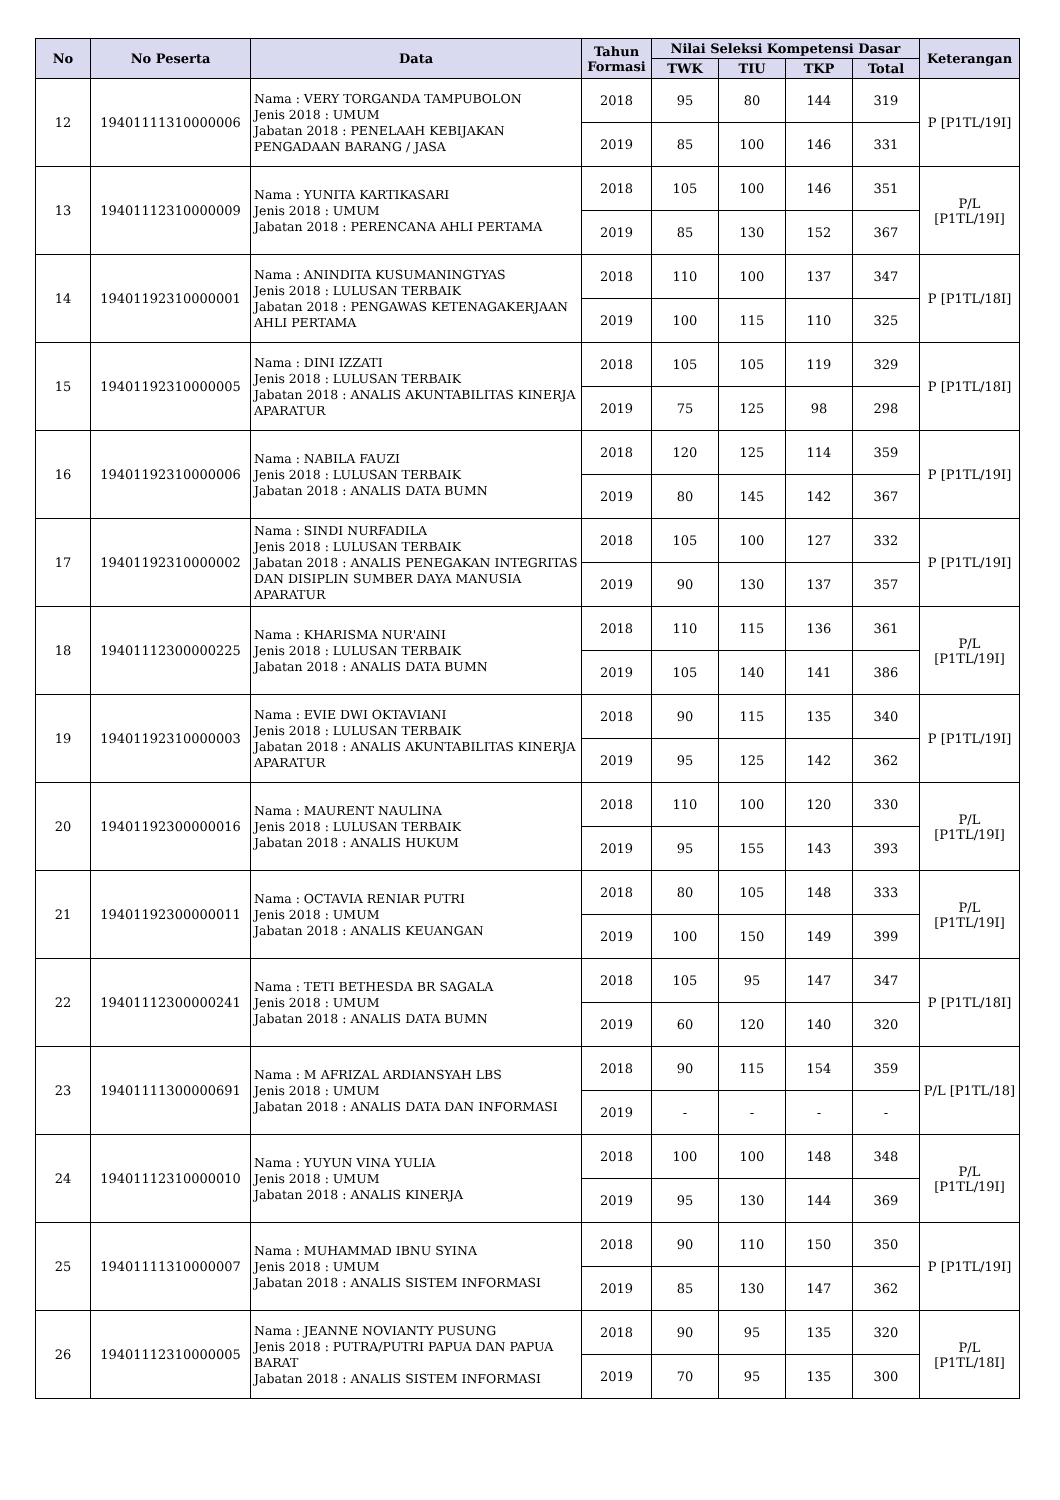| No | No Peserta | Data | Tahun Formasi | Nilai Seleksi Kompetensi Dasar | | | | Keterangan |
| --- | --- | --- | --- | --- | --- | --- | --- | --- |
| | | | | TWK | TIU | TKP | Total | |
| 12 | 19401111310000006 | Nama : VERY TORGANDA TAMPUBOLON Jenis 2018 : UMUM Jabatan 2018 : PENELAAH KEBIJAKAN PENGADAAN BARANG / JASA | 2018 | 95 | 80 | 144 | 319 | P [P1TL/19I] |
| | | | 2019 | 85 | 100 | 146 | 331 | |
| 13 | 19401112310000009 | Nama : YUNITA KARTIKASARI Jenis 2018 : UMUM Jabatan 2018 : PERENCANA AHLI PERTAMA | 2018 | 105 | 100 | 146 | 351 | P/L [P1TL/19I] |
| | | | 2019 | 85 | 130 | 152 | 367 | |
| 14 | 19401192310000001 | Nama : ANINDITA KUSUMANINGTYAS Jenis 2018 : LULUSAN TERBAIK Jabatan 2018 : PENGAWAS KETENAGAKERJAAN AHLI PERTAMA | 2018 | 110 | 100 | 137 | 347 | P [P1TL/18I] |
| | | | 2019 | 100 | 115 | 110 | 325 | |
| 15 | 19401192310000005 | Nama : DINI IZZATI Jenis 2018 : LULUSAN TERBAIK Jabatan 2018 : ANALIS AKUNTABILITAS KINERJA APARATUR | 2018 | 105 | 105 | 119 | 329 | P [P1TL/18I] |
| | | | 2019 | 75 | 125 | 98 | 298 | |
| 16 | 19401192310000006 | Nama : NABILA FAUZI Jenis 2018 : LULUSAN TERBAIK Jabatan 2018 : ANALIS DATA BUMN | 2018 | 120 | 125 | 114 | 359 | P [P1TL/19I] |
| | | | 2019 | 80 | 145 | 142 | 367 | |
| 17 | 19401192310000002 | Nama : SINDI NURFADILA Jenis 2018 : LULUSAN TERBAIK Jabatan 2018 : ANALIS PENEGAKAN INTEGRITAS DAN DISIPLIN SUMBER DAYA MANUSIA APARATUR | 2018 | 105 | 100 | 127 | 332 | P [P1TL/19I] |
| | | | 2019 | 90 | 130 | 137 | 357 | |
| 18 | 19401112300000225 | Nama : KHARISMA NUR'AINI Jenis 2018 : LULUSAN TERBAIK Jabatan 2018 : ANALIS DATA BUMN | 2018 | 110 | 115 | 136 | 361 | P/L [P1TL/19I] |
| | | | 2019 | 105 | 140 | 141 | 386 | |
| 19 | 19401192310000003 | Nama : EVIE DWI OKTAVIANI Jenis 2018 : LULUSAN TERBAIK Jabatan 2018 : ANALIS AKUNTABILITAS KINERJA APARATUR | 2018 | 90 | 115 | 135 | 340 | P [P1TL/19I] |
| | | | 2019 | 95 | 125 | 142 | 362 | |
| 20 | 19401192300000016 | Nama : MAURENT NAULINA Jenis 2018 : LULUSAN TERBAIK Jabatan 2018 : ANALIS HUKUM | 2018 | 110 | 100 | 120 | 330 | P/L [P1TL/19I] |
| | | | 2019 | 95 | 155 | 143 | 393 | |
| 21 | 19401192300000011 | Nama : OCTAVIA RENIAR PUTRI Jenis 2018 : UMUM Jabatan 2018 : ANALIS KEUANGAN | 2018 | 80 | 105 | 148 | 333 | P/L [P1TL/19I] |
| | | | 2019 | 100 | 150 | 149 | 399 | |
| 22 | 19401112300000241 | Nama : TETI BETHESDA BR SAGALA Jenis 2018 : UMUM Jabatan 2018 : ANALIS DATA BUMN | 2018 | 105 | 95 | 147 | 347 | P [P1TL/18I] |
| | | | 2019 | 60 | 120 | 140 | 320 | |
| 23 | 19401111300000691 | Nama : M AFRIZAL ARDIANSYAH LBS Jenis 2018 : UMUM Jabatan 2018 : ANALIS DATA DAN INFORMASI | 2018 | 90 | 115 | 154 | 359 | P/L [P1TL/18] |
| | | | 2019 | - | - | - | - | |
| 24 | 19401112310000010 | Nama : YUYUN VINA YULIA Jenis 2018 : UMUM Jabatan 2018 : ANALIS KINERJA | 2018 | 100 | 100 | 148 | 348 | P/L [P1TL/19I] |
| | | | 2019 | 95 | 130 | 144 | 369 | |
| 25 | 19401111310000007 | Nama : MUHAMMAD IBNU SYINA Jenis 2018 : UMUM Jabatan 2018 : ANALIS SISTEM INFORMASI | 2018 | 90 | 110 | 150 | 350 | P [P1TL/19I] |
| | | | 2019 | 85 | 130 | 147 | 362 | |
| 26 | 19401112310000005 | Nama : JEANNE NOVIANTY PUSUNG Jenis 2018 : PUTRA/PUTRI PAPUA DAN PAPUA BARAT Jabatan 2018 : ANALIS SISTEM INFORMASI | 2018 | 90 | 95 | 135 | 320 | P/L [P1TL/18I] |
| | | | 2019 | 70 | 95 | 135 | 300 | |